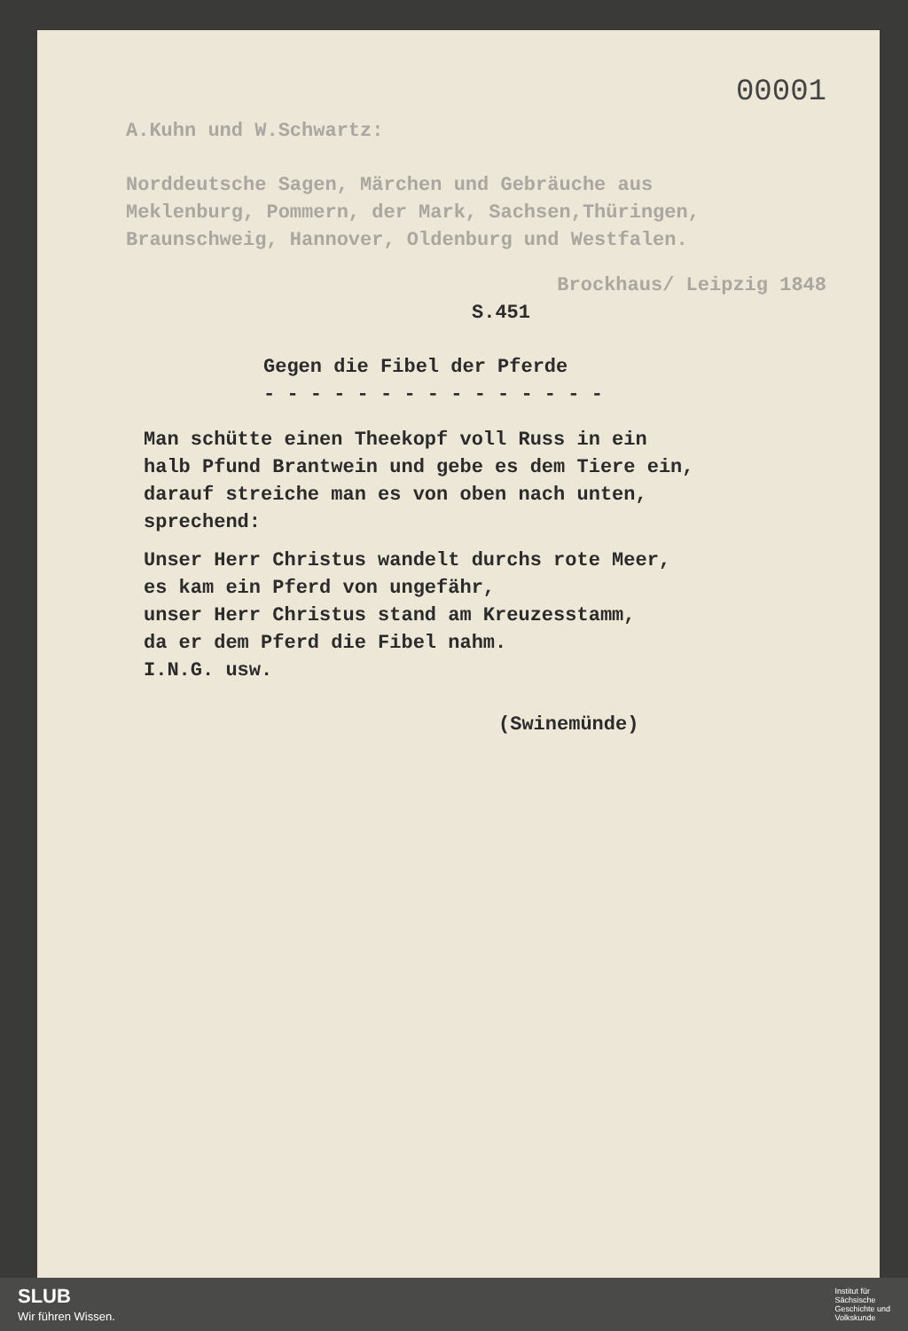00001
A.Kuhn und W.Schwartz:
Norddeutsche Sagen, Märchen und Gebräuche aus
Meklenburg, Pommern, der Mark, Sachsen,Thüringen,
Braunschweig, Hannover, Oldenburg und Westfalen.
Brockhaus/ Leipzig 1848
S.451
Gegen die Fibel der Pferde
- - - - - - - - - - - - - - -
Man schütte einen Theekopf voll Russ in ein
halb Pfund Brantwein und gebe es dem Tiere ein,
darauf streiche man es von oben nach unten,
sprechend:
Unser Herr Christus wandelt durchs rote Meer,
es kam ein Pferd von ungefähr,
unser Herr Christus stand am Kreuzesstamm,
da er dem Pferd die Fibel nahm.
I.N.G. usw.
(Swinemünde)
SLUB
Wir führen Wissen.
Institut für
Sächsische
Geschichte und
Volkskunde